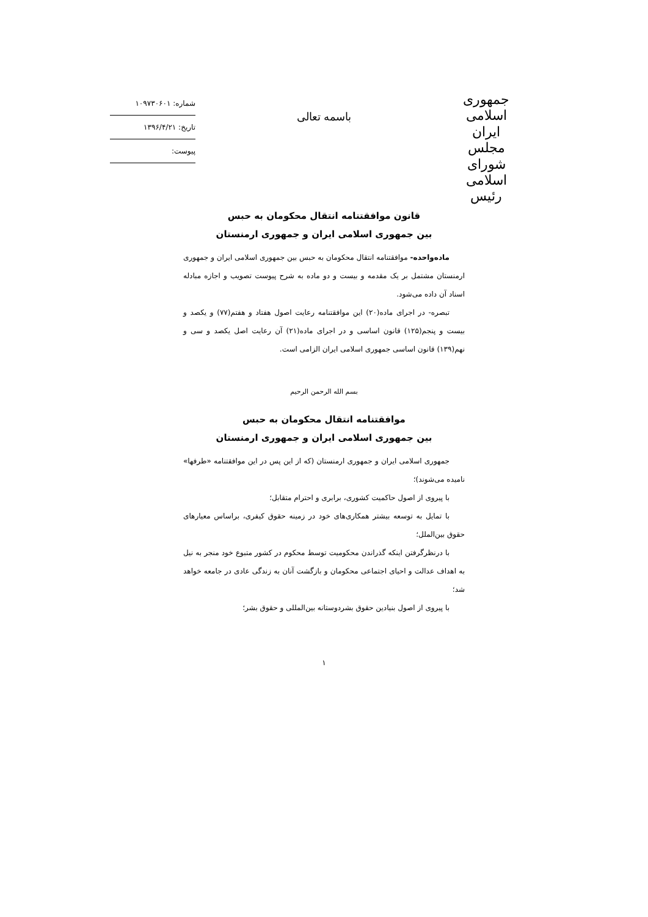جمهوری اسلامی ایران
مجلس شورای اسلامی
رئیس
باسمه تعالی
شماره: ۱۰۹۷۳۰۶۰۱
تاریخ: ۱۳۹۶/۴/۲۱
پیوست:
قانون موافقتنامه انتقال محکومان به حبس
بین جمهوری اسلامی ایران و جمهوری ارمنستان
ماده‌واحده- موافقتنامه انتقال محکومان به حبس بین جمهوری اسلامی ایران و جمهوری ارمنستان مشتمل بر یک مقدمه و بیست و دو ماده به شرح پیوست تصویب و اجازه مبادله اسناد آن داده می‌شود.
تبصره- در اجرای ماده(۲۰) این موافقتنامه رعایت اصول هفتاد و هفتم(۷۷) و یکصد و بیست و پنجم(۱۲۵) قانون اساسی و در اجرای ماده(۲۱) آن رعایت اصل یکصد و سی و نهم(۱۳۹) قانون اساسی جمهوری اسلامی ایران الزامی است.
بسم الله الرحمن الرحیم
موافقتنامه انتقال محکومان به حبس
بین جمهوری اسلامی ایران و جمهوری ارمنستان
جمهوری اسلامی ایران و جمهوری ارمنستان (که از این پس در این موافقتنامه «طرفها» نامیده می‌شوند)؛
با پیروی از اصول حاکمیت کشوری، برابری و احترام متقابل؛
با تمایل به توسعه بیشتر همکاری‌های خود در زمینه حقوق کیفری، براساس معیارهای حقوق بین‌الملل؛
با درنظرگرفتن اینکه گذراندن محکومیت توسط محکوم در کشور متبوع خود منجر به نیل به اهداف عدالت و احیای اجتماعی محکومان و بازگشت آنان به زندگی عادی در جامعه خواهد شد؛
با پیروی از اصول بنیادین حقوق بشردوستانه بین‌المللی و حقوق بشر؛
۱